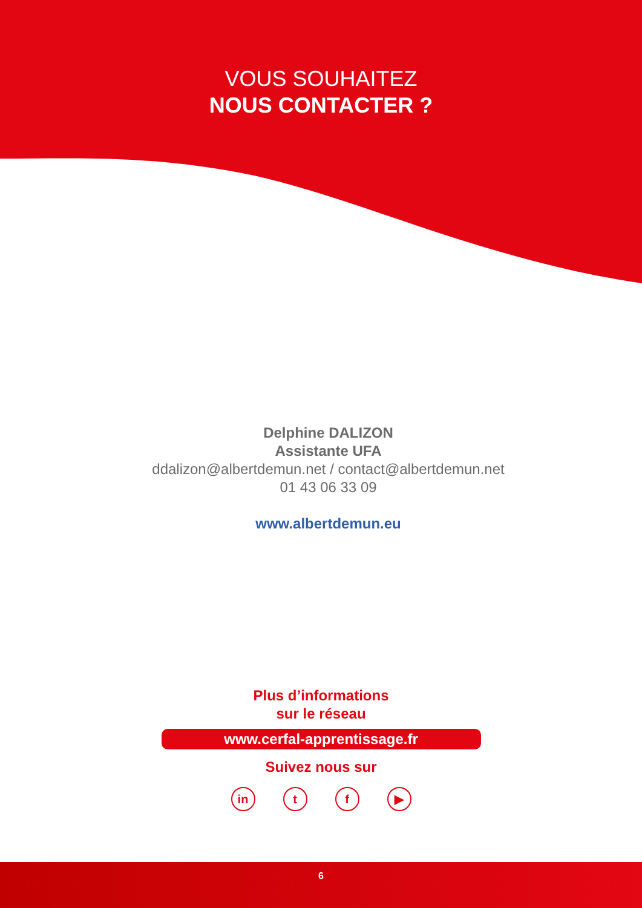VOUS SOUHAITEZ
NOUS CONTACTER ?
Delphine DALIZON
Assistante UFA
ddalizon@albertdemun.net / contact@albertdemun.net
01 43 06 33 09
www.albertdemun.eu
Plus d’informations
sur le réseau
www.cerfal-apprentissage.fr
Suivez nous sur
in t f ▶
6